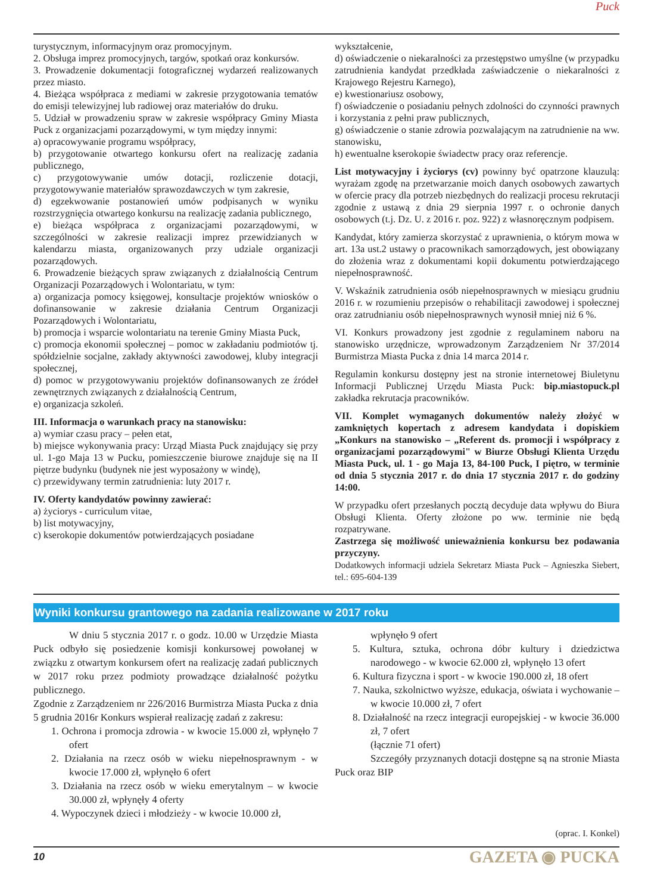Puck
turystycznym, informacyjnym oraz promocyjnym.
2. Obsługa imprez promocyjnych, targów, spotkań oraz konkursów.
3. Prowadzenie dokumentacji fotograficznej wydarzeń realizowanych przez miasto.
4. Bieżąca współpraca z mediami w zakresie przygotowania tematów do emisji telewizyjnej lub radiowej oraz materiałów do druku.
5. Udział w prowadzeniu spraw w zakresie współpracy Gminy Miasta Puck z organizacjami pozarządowymi, w tym między innymi:
a) opracowywanie programu współpracy,
b) przygotowanie otwartego konkursu ofert na realizację zadania publicznego,
c) przygotowywanie umów dotacji, rozliczenie dotacji, przygotowywanie materiałów sprawozdawczych w tym zakresie,
d) egzekwowanie postanowień umów podpisanych w wyniku rozstrzygnięcia otwartego konkursu na realizację zadania publicznego,
e) bieżąca współpraca z organizacjami pozarządowymi, w szczególności w zakresie realizacji imprez przewidzianych w kalendarzu miasta, organizowanych przy udziale organizacji pozarządowych.
6. Prowadzenie bieżących spraw związanych z działalnością Centrum Organizacji Pozarządowych i Wolontariatu, w tym:
a) organizacja pomocy księgowej, konsultacje projektów wniosków o dofinansowanie w zakresie działania Centrum Organizacji Pozarządowych i Wolontariatu,
b) promocja i wsparcie wolontariatu na terenie Gminy Miasta Puck,
c) promocja ekonomii społecznej – pomoc w zakładaniu podmiotów tj. spółdzielnie socjalne, zakłady aktywności zawodowej, kluby integracji społecznej,
d) pomoc w przygotowywaniu projektów dofinansowanych ze źródeł zewnętrznych związanych z działalnością Centrum,
e) organizacja szkoleń.
III. Informacja o warunkach pracy na stanowisku:
a) wymiar czasu pracy – pełen etat,
b) miejsce wykonywania pracy: Urząd Miasta Puck znajdujący się przy ul. 1-go Maja 13 w Pucku, pomieszczenie biurowe znajduje się na II piętrze budynku (budynek nie jest wyposażony w windę),
c) przewidywany termin zatrudnienia: luty 2017 r.
IV. Oferty kandydatów powinny zawierać:
a) życiorys - curriculum vitae,
b) list motywacyjny,
c) kserokopie dokumentów potwierdzających posiadane
wykształcenie,
d) oświadczenie o niekaralności za przestępstwo umyślne (w przypadku zatrudnienia kandydat przedkłada zaświadczenie o niekaralności z Krajowego Rejestru Karnego),
e) kwestionariusz osobowy,
f) oświadczenie o posiadaniu pełnych zdolności do czynności prawnych i korzystania z pełni praw publicznych,
g) oświadczenie o stanie zdrowia pozwalającym na zatrudnienie na ww. stanowisku,
h) ewentualne kserokopie świadectw pracy oraz referencje.
List motywacyjny i życiorys (cv) powinny być opatrzone klauzulą: wyrażam zgodę na przetwarzanie moich danych osobowych zawartych w ofercie pracy dla potrzeb niezbędnych do realizacji procesu rekrutacji zgodnie z ustawą z dnia 29 sierpnia 1997 r. o ochronie danych osobowych (t.j. Dz. U. z 2016 r. poz. 922) z własnoręcznym podpisem.
Kandydat, który zamierza skorzystać z uprawnienia, o którym mowa w art. 13a ust.2 ustawy o pracownikach samorządowych, jest obowiązany do złożenia wraz z dokumentami kopii dokumentu potwierdzającego niepełnosprawność.
V. Wskaźnik zatrudnienia osób niepełnosprawnych w miesiącu grudniu 2016 r. w rozumieniu przepisów o rehabilitacji zawodowej i społecznej oraz zatrudnianiu osób niepełnosprawnych wynosił mniej niż 6 %.
VI. Konkurs prowadzony jest zgodnie z regulaminem naboru na stanowisko urzędnicze, wprowadzonym Zarządzeniem Nr 37/2014 Burmistrza Miasta Pucka z dnia 14 marca 2014 r.
Regulamin konkursu dostępny jest na stronie internetowej Biuletynu Informacji Publicznej Urzędu Miasta Puck: bip.miastopuck.pl zakładka rekrutacja pracowników.
VII. Komplet wymaganych dokumentów należy złożyć w zamkniętych kopertach z adresem kandydata i dopiskiem „Konkurs na stanowisko – „Referent ds. promocji i współpracy z organizacjami pozarządowymi" w Biurze Obsługi Klienta Urzędu Miasta Puck, ul. 1 - go Maja 13, 84-100 Puck, I piętro, w terminie od dnia 5 stycznia 2017 r. do dnia 17 stycznia 2017 r. do godziny 14:00.
W przypadku ofert przesłanych pocztą decyduje data wpływu do Biura Obsługi Klienta. Oferty złożone po ww. terminie nie będą rozpatrywane.
Zastrzega się możliwość unieważnienia konkursu bez podawania przyczyny.
Dodatkowych informacji udziela Sekretarz Miasta Puck – Agnieszka Siebert, tel.: 695-604-139
Wyniki konkursu grantowego na zadania realizowane w 2017 roku
W dniu 5 stycznia 2017 r. o godz. 10.00 w Urzędzie Miasta Puck odbyło się posiedzenie komisji konkursowej powołanej w związku z otwartym konkursem ofert na realizację zadań publicznych w 2017 roku przez podmioty prowadzące działalność pożytku publicznego.
Zgodnie z Zarządzeniem nr 226/2016 Burmistrza Miasta Pucka z dnia 5 grudnia 2016r Konkurs wspierał realizację zadań z zakresu:
1. Ochrona i promocja zdrowia - w kwocie 15.000 zł, wpłynęło 7 ofert
2. Działania na rzecz osób w wieku niepełnosprawnym - w kwocie 17.000 zł, wpłynęło 6 ofert
3. Działania na rzecz osób w wieku emerytalnym – w kwocie 30.000 zł, wpłynęły 4 oferty
4. Wypoczynek dzieci i młodzieży - w kwocie 10.000 zł,
wpłynęło 9 ofert
5. Kultura, sztuka, ochrona dóbr kultury i dziedzictwa narodowego - w kwocie 62.000 zł, wpłynęło 13 ofert
6. Kultura fizyczna i sport - w kwocie 190.000 zł, 18 ofert
7. Nauka, szkolnictwo wyższe, edukacja, oświata i wychowanie – w kwocie 10.000 zł, 7 ofert
8. Działalność na rzecz integracji europejskiej - w kwocie 36.000 zł, 7 ofert
(łącznie 71 ofert)
Szczegóły przyznanych dotacji dostępne są na stronie Miasta Puck oraz BIP
(oprac. I. Konkel)
10 GAZETA ◉ PUCKA